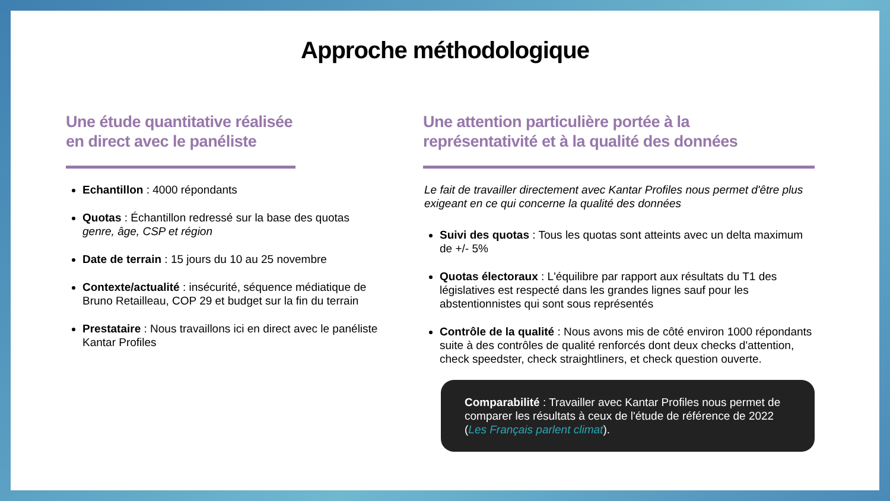Approche méthodologique
Une étude quantitative réalisée
en direct avec le panéliste
Echantillon : 4000 répondants
Quotas : Échantillon redressé sur la base des quotas genre, âge, CSP et région
Date de terrain : 15 jours du 10 au 25 novembre
Contexte/actualité : insécurité, séquence médiatique de Bruno Retailleau, COP 29 et budget sur la fin du terrain
Prestataire : Nous travaillons ici en direct avec le panéliste Kantar Profiles
Une attention particulière portée à la
représentativité et à la qualité des données
Le fait de travailler directement avec Kantar Profiles nous permet d'être plus exigeant en ce qui concerne la qualité des données
Suivi des quotas : Tous les quotas sont atteints avec un delta maximum de +/- 5%
Quotas électoraux : L'équilibre par rapport aux résultats du T1 des législatives est respecté dans les grandes lignes sauf pour les abstentionnistes qui sont sous représentés
Contrôle de la qualité : Nous avons mis de côté environ 1000 répondants suite à des contrôles de qualité renforcés dont deux checks d'attention, check speedster, check straightliners, et check question ouverte.
Comparabilité : Travailler avec Kantar Profiles nous permet de comparer les résultats à ceux de l'étude de référence de 2022 (Les Français parlent climat).